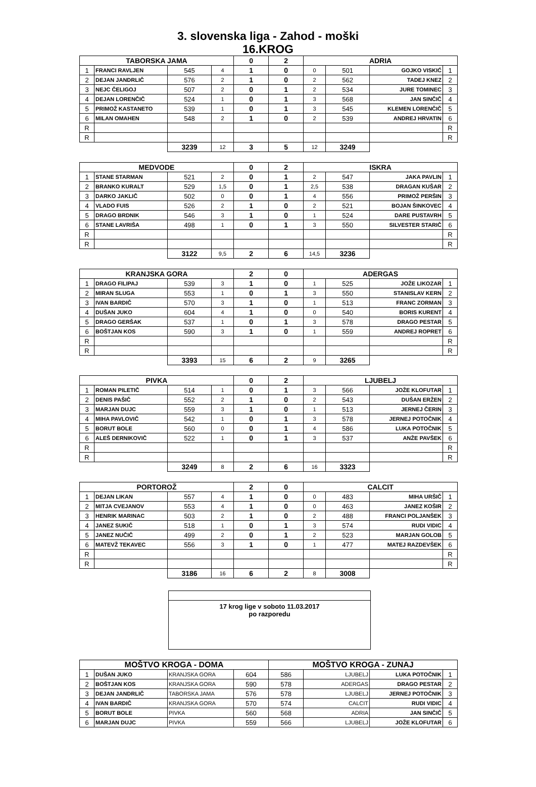3. slovenska liga - Zahod - moški
16.KROG
| TABORSKA JAMA | | | | 0 | 2 | ADRIA | | | |
| --- | --- | --- | --- | --- | --- | --- | --- | --- | --- |
| 1 | FRANCI RAVLJEN | 545 | 4 | 1 | 0 | 0 | 501 | GOJKO VISKIĆ | 1 |
| 2 | DEJAN JANDRLIČ | 576 | 2 | 1 | 0 | 2 | 562 | TADEJ KNEZ | 2 |
| 3 | NEJC ČELIGOJ | 507 | 2 | 0 | 1 | 2 | 534 | JURE TOMINEC | 3 |
| 4 | DEJAN LORENČIČ | 524 | 1 | 0 | 1 | 3 | 568 | JAN SINČIČ | 4 |
| 5 | PRIMOŽ KASTANETO | 539 | 1 | 0 | 1 | 3 | 545 | KLEMEN LORENČIČ | 5 |
| 6 | MILAN OMAHEN | 548 | 2 | 1 | 0 | 2 | 539 | ANDREJ HRVATIN | 6 |
| R | | | | | | | | | R |
| R | | | | | | | | | R |
| | | 3239 | 12 | 3 | 5 | 12 | 3249 | | |
| MEDVODE | | | | 0 | 2 | ISKRA | | | |
| 1 | STANE STARMAN | 521 | 2 | 0 | 1 | 2 | 547 | JAKA PAVLIN | 1 |
| 2 | BRANKO KURALT | 529 | 1,5 | 0 | 1 | 2,5 | 538 | DRAGAN KUŠAR | 2 |
| 3 | DARKO JAKLIČ | 502 | 0 | 0 | 1 | 4 | 556 | PRIMOŽ PERŠIN | 3 |
| 4 | VLADO FUIS | 526 | 2 | 1 | 0 | 2 | 521 | BOJAN ŠINKOVEC | 4 |
| 5 | DRAGO BRDNIK | 546 | 3 | 1 | 0 | 1 | 524 | DARE PUSTAVRH | 5 |
| 6 | STANE LAVRIŠA | 498 | 1 | 0 | 1 | 3 | 550 | SILVESTER STARIČ | 6 |
| R | | | | | | | | | R |
| R | | | | | | | | | R |
| | | 3122 | 9,5 | 2 | 6 | 14,5 | 3236 | | |
| KRANJSKA GORA | | | | 2 | 0 | ADERGAS | | | |
| 1 | DRAGO FILIPAJ | 539 | 3 | 1 | 0 | 1 | 525 | JOŽE LIKOZAR | 1 |
| 2 | MIRAN SLUGA | 553 | 1 | 0 | 1 | 3 | 550 | STANISLAV KERN | 2 |
| 3 | IVAN BARDIČ | 570 | 3 | 1 | 0 | 1 | 513 | FRANC ZORMAN | 3 |
| 4 | DUŠAN JUKO | 604 | 4 | 1 | 0 | 0 | 540 | BORIS KURENT | 4 |
| 5 | DRAGO GERŠAK | 537 | 1 | 0 | 1 | 3 | 578 | DRAGO PESTAR | 5 |
| 6 | BOŠTJAN KOS | 590 | 3 | 1 | 0 | 1 | 559 | ANDREJ ROPRET | 6 |
| R | | | | | | | | | R |
| R | | | | | | | | | R |
| | | 3393 | 15 | 6 | 2 | 9 | 3265 | | |
| PIVKA | | | | 0 | 2 | LJUBELJ | | | |
| 1 | ROMAN PILETIČ | 514 | 1 | 0 | 1 | 3 | 566 | JOŽE KLOFUTAR | 1 |
| 2 | DENIS PAŠIČ | 552 | 2 | 1 | 0 | 2 | 543 | DUŠAN ERŽEN | 2 |
| 3 | MARJAN DUJC | 559 | 3 | 1 | 0 | 1 | 513 | JERNEJ ČERIN | 3 |
| 4 | MIHA PAVLOVIČ | 542 | 1 | 0 | 1 | 3 | 578 | JERNEJ POTOČNIK | 4 |
| 5 | BORUT BOLE | 560 | 0 | 0 | 1 | 4 | 586 | LUKA POTOČNIK | 5 |
| 6 | ALEŠ DERNIKOVIČ | 522 | 1 | 0 | 1 | 3 | 537 | ANŽE PAVŠEK | 6 |
| R | | | | | | | | | R |
| R | | | | | | | | | R |
| | | 3249 | 8 | 2 | 6 | 16 | 3323 | | |
| PORTOROŽ | | | | 2 | 0 | CALCIT | | | |
| 1 | DEJAN LIKAN | 557 | 4 | 1 | 0 | 0 | 483 | MIHA URŠIČ | 1 |
| 2 | MITJA CVEJANOV | 553 | 4 | 1 | 0 | 0 | 463 | JANEZ KOŠIR | 2 |
| 3 | HENRIK MARINAC | 503 | 2 | 1 | 0 | 2 | 488 | FRANCI POLJANŠEK | 3 |
| 4 | JANEZ SUKIČ | 518 | 1 | 0 | 1 | 3 | 574 | RUDI VIDIC | 4 |
| 5 | JANEZ NUČIČ | 499 | 2 | 0 | 1 | 2 | 523 | MARJAN GOLOB | 5 |
| 6 | MATEVŽ TEKAVEC | 556 | 3 | 1 | 0 | 1 | 477 | MATEJ RAZDEVŠEK | 6 |
| R | | | | | | | | | R |
| R | | | | | | | | | R |
| | | 3186 | 16 | 6 | 2 | 8 | 3008 | | |
17 krog lige v soboto 11.03.2017
po razporedu
| MOŠTVO KROGA - DOMA | | | | MOŠTVO KROGA - ZUNAJ | | | |
| --- | --- | --- | --- | --- | --- | --- | --- |
| 1 | DUŠAN JUKO | KRANJSKA GORA | 604 | 586 | LJUBELJ | LUKA POTOČNIK | 1 |
| 2 | BOŠTJAN KOS | KRANJSKA GORA | 590 | 578 | ADERGAS | DRAGO PESTAR | 2 |
| 3 | DEJAN JANDRLIČ | TABORSKA JAMA | 576 | 578 | LJUBELJ | JERNEJ POTOČNIK | 3 |
| 4 | IVAN BARDIČ | KRANJSKA GORA | 570 | 574 | CALCIT | RUDI VIDIC | 4 |
| 5 | BORUT BOLE | PIVKA | 560 | 568 | ADRIA | JAN SINČIČ | 5 |
| 6 | MARJAN DUJC | PIVKA | 559 | 566 | LJUBELJ | JOŽE KLOFUTAR | 6 |